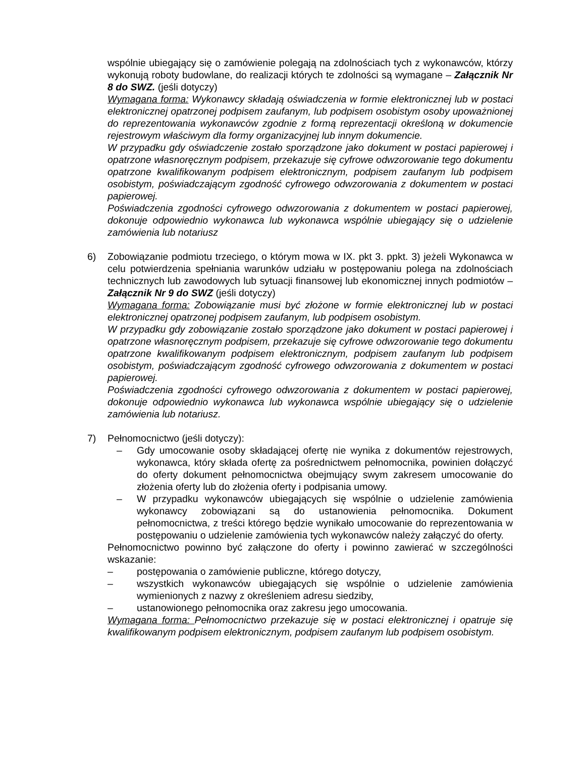wspólnie ubiegający się o zamówienie polegają na zdolnościach tych z wykonawców, którzy wykonują roboty budowlane, do realizacji których te zdolności są wymagane – Załącznik Nr 8 do SWZ. (jeśli dotyczy)
Wymagana forma: Wykonawcy składają oświadczenia w formie elektronicznej lub w postaci elektronicznej opatrzonej podpisem zaufanym, lub podpisem osobistym osoby upoważnionej do reprezentowania wykonawców zgodnie z formą reprezentacji określoną w dokumencie rejestrowym właściwym dla formy organizacyjnej lub innym dokumencie.
W przypadku gdy oświadczenie zostało sporządzone jako dokument w postaci papierowej i opatrzone własnoręcznym podpisem, przekazuje się cyfrowe odwzorowanie tego dokumentu opatrzone kwalifikowanym podpisem elektronicznym, podpisem zaufanym lub podpisem osobistym, poświadczającym zgodność cyfrowego odwzorowania z dokumentem w postaci papierowej.
Poświadczenia zgodności cyfrowego odwzorowania z dokumentem w postaci papierowej, dokonuje odpowiednio wykonawca lub wykonawca wspólnie ubiegający się o udzielenie zamówienia lub notariusz
6) Zobowiązanie podmiotu trzeciego, o którym mowa w IX. pkt 3. ppkt. 3) jeżeli Wykonawca w celu potwierdzenia spełniania warunków udziału w postępowaniu polega na zdolnościach technicznych lub zawodowych lub sytuacji finansowej lub ekonomicznej innych podmiotów – Załącznik Nr 9 do SWZ (jeśli dotyczy)
Wymagana forma: Zobowiązanie musi być złożone w formie elektronicznej lub w postaci elektronicznej opatrzonej podpisem zaufanym, lub podpisem osobistym.
W przypadku gdy zobowiązanie zostało sporządzone jako dokument w postaci papierowej i opatrzone własnoręcznym podpisem, przekazuje się cyfrowe odwzorowanie tego dokumentu opatrzone kwalifikowanym podpisem elektronicznym, podpisem zaufanym lub podpisem osobistym, poświadczającym zgodność cyfrowego odwzorowania z dokumentem w postaci papierowej.
Poświadczenia zgodności cyfrowego odwzorowania z dokumentem w postaci papierowej, dokonuje odpowiednio wykonawca lub wykonawca wspólnie ubiegający się o udzielenie zamówienia lub notariusz.
7) Pełnomocnictwo (jeśli dotyczy):
– Gdy umocowanie osoby składającej ofertę nie wynika z dokumentów rejestrowych, wykonawca, który składa ofertę za pośrednictwem pełnomocnika, powinien dołączyć do oferty dokument pełnomocnictwa obejmujący swym zakresem umocowanie do złożenia oferty lub do złożenia oferty i podpisania umowy.
– W przypadku wykonawców ubiegających się wspólnie o udzielenie zamówienia wykonawcy zobowiązani są do ustanowienia pełnomocnika. Dokument pełnomocnictwa, z treści którego będzie wynikało umocowanie do reprezentowania w postępowaniu o udzielenie zamówienia tych wykonawców należy załączyć do oferty.
Pełnomocnictwo powinno być załączone do oferty i powinno zawierać w szczególności wskazanie:
– postępowania o zamówienie publiczne, którego dotyczy,
– wszystkich wykonawców ubiegających się wspólnie o udzielenie zamówienia wymienionych z nazwy z określeniem adresu siedziby,
– ustanowionego pełnomocnika oraz zakresu jego umocowania.
Wymagana forma: Pełnomocnictwo przekazuje się w postaci elektronicznej i opatruje się kwalifikowanym podpisem elektronicznym, podpisem zaufanym lub podpisem osobistym.